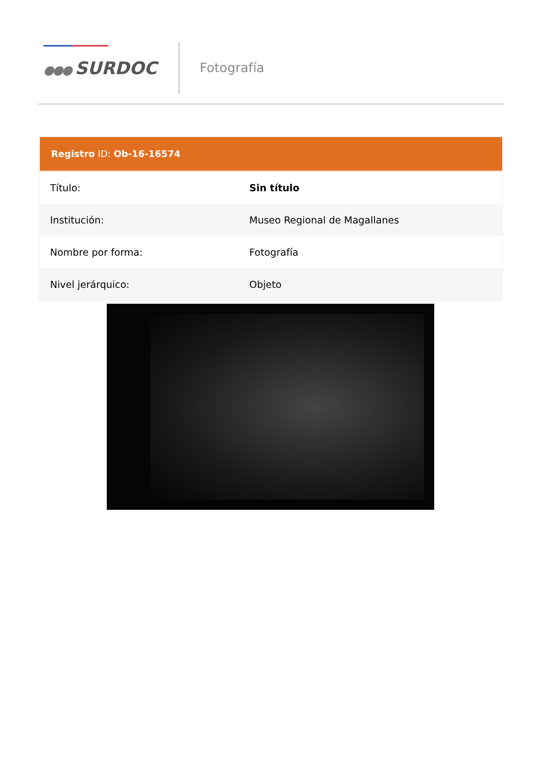●●● SURDOC
Fotografía
Registro ID: Ob-16-16574
| Título: | Sin título |
| Institución: | Museo Regional de Magallanes |
| Nombre por forma: | Fotografía |
| Nivel jerárquico: | Objeto |